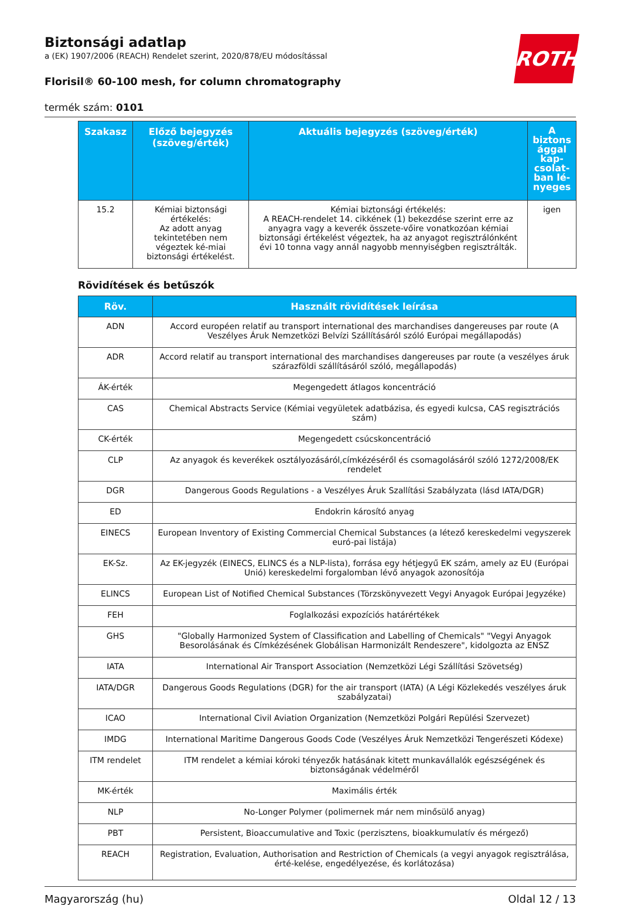ROTH
Biztonsági adatlap
a (EK) 1907/2006 (REACH) Rendelet szerint, 2020/878/EU módosítással
Florisil® 60-100 mesh, for column chromatography
termék szám: 0101
| Szakasz | Előző bejegyzés (szöveg/érték) | Aktuális bejegyzés (szöveg/érték) | A biztons ággal kap-csolat-ban lé-nyeges |
| --- | --- | --- | --- |
| 15.2 | Kémiai biztonsági értékelés: Az adott anyag tekintetében nem végeztek ké-miai biztonsági értékelést. | Kémiai biztonsági értékelés: A REACH-rendelet 14. cikkének (1) bekezdése szerint erre az anyagra vagy a keverék összete-vőire vonatkozóan kémiai biztonsági értékelést végeztek, ha az anyagot regisztrálónként évi 10 tonna vagy annál nagyobb mennyiségben regisztrálták. | igen |
Rövidítések és betűszók
| Röv. | Használt rövidítések leírása |
| --- | --- |
| ADN | Accord européen relatif au transport international des marchandises dangereuses par route (A Veszélyes Áruk Nemzetközi Belvízi Szállításáról szóló Európai megállapodás) |
| ADR | Accord relatif au transport international des marchandises dangereuses par route (a veszélyes áruk szárazföldi szállításáról szóló, megállapodás) |
| ÁK-érték | Megengedett átlagos koncentráció |
| CAS | Chemical Abstracts Service (Kémiai vegyületek adatbázisa, és egyedi kulcsa, CAS regisztrációs szám) |
| CK-érték | Megengedett csúcskoncentráció |
| CLP | Az anyagok és keverékek osztályozásáról,címkézéséről és csomagolásáról szóló 1272/2008/EK rendelet |
| DGR | Dangerous Goods Regulations - a Veszélyes Áruk Szallítási Szabályzata (lásd IATA/DGR) |
| ED | Endokrin károsító anyag |
| EINECS | European Inventory of Existing Commercial Chemical Substances (a létező kereskedelmi vegyszerek euró-pai listája) |
| EK-Sz. | Az EK-jegyzék (EINECS, ELINCS és a NLP-lista), forrása egy hétjegyű EK szám, amely az EU (Európai Unió) kereskedelmi forgalomban lévő anyagok azonosítója |
| ELINCS | European List of Notified Chemical Substances (Törzskönyvezett Vegyi Anyagok Európai Jegyzéke) |
| FEH | Foglalkozási expozíciós határértékek |
| GHS | "Globally Harmonized System of Classification and Labelling of Chemicals" "Vegyi Anyagok Besorolásának és Címkézésének Globálisan Harmonizált Rendeszere", kidolgozta az ENSZ |
| IATA | International Air Transport Association (Nemzetközi Légi Szállítási Szövetség) |
| IATA/DGR | Dangerous Goods Regulations (DGR) for the air transport (IATA) (A Légi Közlekedés veszélyes áruk szabályzatai) |
| ICAO | International Civil Aviation Organization (Nemzetközi Polgári Repülési Szervezet) |
| IMDG | International Maritime Dangerous Goods Code (Veszélyes Áruk Nemzetközi Tengerészeti Kódexe) |
| ITM rendelet | ITM rendelet a kémiai kóroki tényezők hatásának kitett munkavállalók egészségének és biztonságának védelméről |
| MK-érték | Maximális érték |
| NLP | No-Longer Polymer (polimernek már nem minősülő anyag) |
| PBT | Persistent, Bioaccumulative and Toxic (perzisztens, bioakkumulatív és mérgező) |
| REACH | Registration, Evaluation, Authorisation and Restriction of Chemicals (a vegyi anyagok regisztrálása, érté-kelése, engedélyezése, és korlátozása) |
Magyarország (hu) Oldal 12 / 13